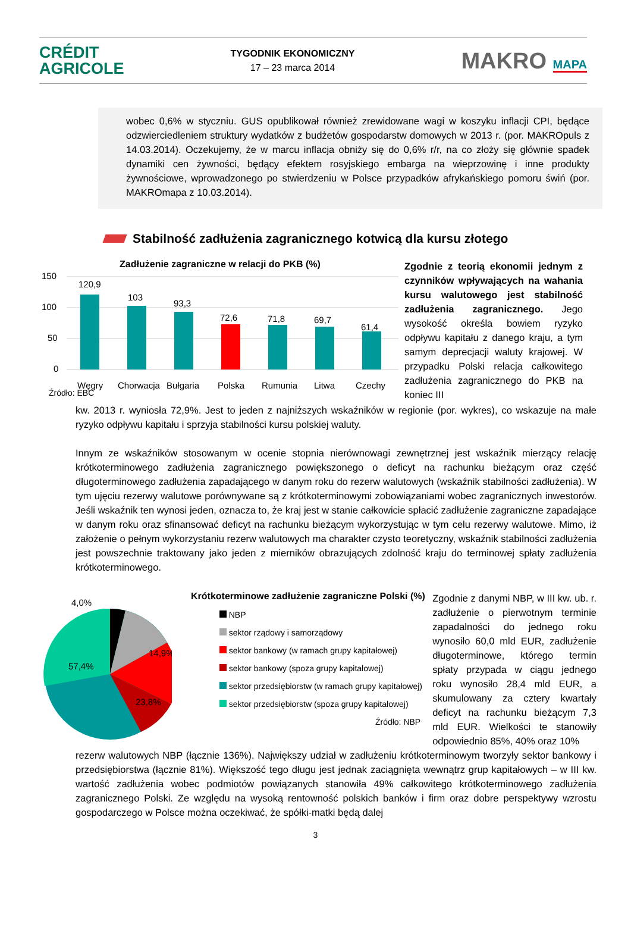CRÉDIT
AGRICOLE
TYGODNIK EKONOMICZNY
17 – 23 marca 2014
MAKRO MAPA
wobec 0,6% w styczniu. GUS opublikował również zrewidowane wagi w koszyku inflacji CPI, będące odzwierciedleniem struktury wydatków z budżetów gospodarstw domowych w 2013 r. (por. MAKROpuls z 14.03.2014). Oczekujemy, że w marcu inflacja obniży się do 0,6% r/r, na co złoży się głównie spadek dynamiki cen żywności, będący efektem rosyjskiego embarga na wieprzowinę i inne produkty żywnościowe, wprowadzonego po stwierdzeniu w Polsce przypadków afrykańskiego pomoru świń (por. MAKROmapa z 10.03.2014).
Stabilność zadłużenia zagranicznego kotwicą dla kursu złotego
Zadłużenie zagraniczne w relacji do PKB (%)
150
100
50
0
120,9
103
93,3
72,6
71,8
69,7
61,4
Węgry
Chorwacja
Bułgaria
Polska
Rumunia
Litwa
Czechy
Źródło: EBC
Zgodnie z teorią ekonomii jednym z czynników wpływających na wahania kursu walutowego jest stabilność zadłużenia zagranicznego. Jego wysokość określa bowiem ryzyko odpływu kapitału z danego kraju, a tym samym deprecjacji waluty krajowej. W przypadku Polski relacja całkowitego zadłużenia zagranicznego do PKB na koniec III
kw. 2013 r. wyniosła 72,9%. Jest to jeden z najniższych wskaźników w regionie (por. wykres), co wskazuje na małe ryzyko odpływu kapitału i sprzyja stabilności kursu polskiej waluty.
Innym ze wskaźników stosowanym w ocenie stopnia nierównowagi zewnętrznej jest wskaźnik mierzący relację krótkoterminowego zadłużenia zagranicznego powiększonego o deficyt na rachunku bieżącym oraz część długoterminowego zadłużenia zapadającego w danym roku do rezerw walutowych (wskaźnik stabilności zadłużenia). W tym ujęciu rezerwy walutowe porównywane są z krótkoterminowymi zobowiązaniami wobec zagranicznych inwestorów. Jeśli wskaźnik ten wynosi jeden, oznacza to, że kraj jest w stanie całkowicie spłacić zadłużenie zagraniczne zapadające w danym roku oraz sfinansować deficyt na rachunku bieżącym wykorzystując w tym celu rezerwy walutowe. Mimo, iż założenie o pełnym wykorzystaniu rezerw walutowych ma charakter czysto teoretyczny, wskaźnik stabilności zadłużenia jest powszechnie traktowany jako jeden z mierników obrazujących zdolność kraju do terminowej spłaty zadłużenia krótkoterminowego.
4,0%
14,9%
57,4%
23,8%
Krótkoterminowe zadłużenie zagraniczne Polski (%)
NBP
sektor rządowy i samorządowy
sektor bankowy (w ramach grupy kapitałowej)
sektor bankowy (spoza grupy kapitałowej)
sektor przedsiębiorstw (w ramach grupy kapitałowej)
sektor przedsiębiorstw (spoza grupy kapitałowej)
Źródło: NBP
Zgodnie z danymi NBP, w III kw. ub. r. zadłużenie o pierwotnym terminie zapadalności do jednego roku wynosiło 60,0 mld EUR, zadłużenie długoterminowe, którego termin spłaty przypada w ciągu jednego roku wynosiło 28,4 mld EUR, a skumulowany za cztery kwartały deficyt na rachunku bieżącym 7,3 mld EUR. Wielkości te stanowiły odpowiednio 85%, 40% oraz 10%
rezerw walutowych NBP (łącznie 136%). Największy udział w zadłużeniu krótkoterminowym tworzyły sektor bankowy i przedsiębiorstwa (łącznie 81%). Większość tego długu jest jednak zaciągnięta wewnątrz grup kapitałowych – w III kw. wartość zadłużenia wobec podmiotów powiązanych stanowiła 49% całkowitego krótkoterminowego zadłużenia zagranicznego Polski. Ze względu na wysoką rentowność polskich banków i firm oraz dobre perspektywy wzrostu gospodarczego w Polsce można oczekiwać, że spółki-matki będą dalej
3